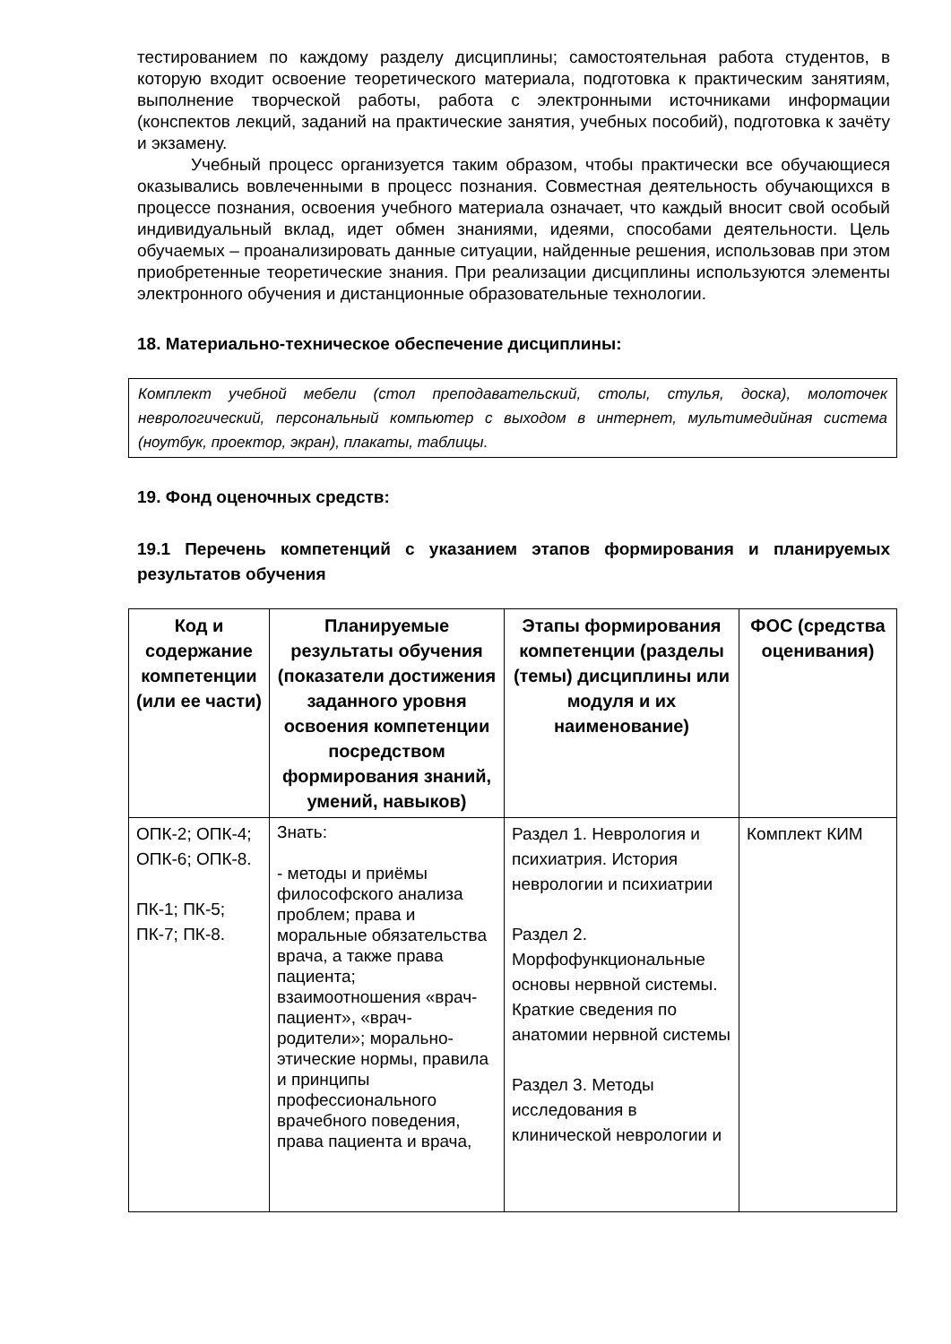тестированием по каждому разделу дисциплины; самостоятельная работа студентов, в которую входит освоение теоретического материала, подготовка к практическим занятиям, выполнение творческой работы, работа с электронными источниками информации (конспектов лекций, заданий на практические занятия, учебных пособий), подготовка к зачёту и экзамену.
Учебный процесс организуется таким образом, чтобы практически все обучающиеся оказывались вовлеченными в процесс познания. Совместная деятельность обучающихся в процессе познания, освоения учебного материала означает, что каждый вносит свой особый индивидуальный вклад, идет обмен знаниями, идеями, способами деятельности. Цель обучаемых – проанализировать данные ситуации, найденные решения, использовав при этом приобретенные теоретические знания. При реализации дисциплины используются элементы электронного обучения и дистанционные образовательные технологии.
18. Материально-техническое обеспечение дисциплины:
Комплект учебной мебели (стол преподавательский, столы, стулья, доска), молоточек неврологический, персональный компьютер с выходом в интернет, мультимедийная система (ноутбук, проектор, экран), плакаты, таблицы.
19. Фонд оценочных средств:
19.1 Перечень компетенций с указанием этапов формирования и планируемых результатов обучения
| Код и содержание компетенции (или ее части) | Планируемые результаты обучения (показатели достижения заданного уровня освоения компетенции посредством формирования знаний, умений, навыков) | Этапы формирования компетенции (разделы (темы) дисциплины или модуля и их наименование) | ФОС (средства оценивания) |
| --- | --- | --- | --- |
| ОПК-2; ОПК-4; ОПК-6; ОПК-8. ПК-1; ПК-5; ПК-7; ПК-8. | Знать: - методы и приёмы философского анализа проблем; права и моральные обязательства врача, а также права пациента; взаимоотношения «врач-пациент», «врач-родители»; морально-этические нормы, правила и принципы профессионального врачебного поведения, права пациента и врача, | Раздел 1. Неврология и психиатрия. История неврологии и психиатрии Раздел 2. Морфофункциональные основы нервной системы. Краткие сведения по анатомии нервной системы Раздел 3. Методы исследования в клинической неврологии и | Комплект КИМ |